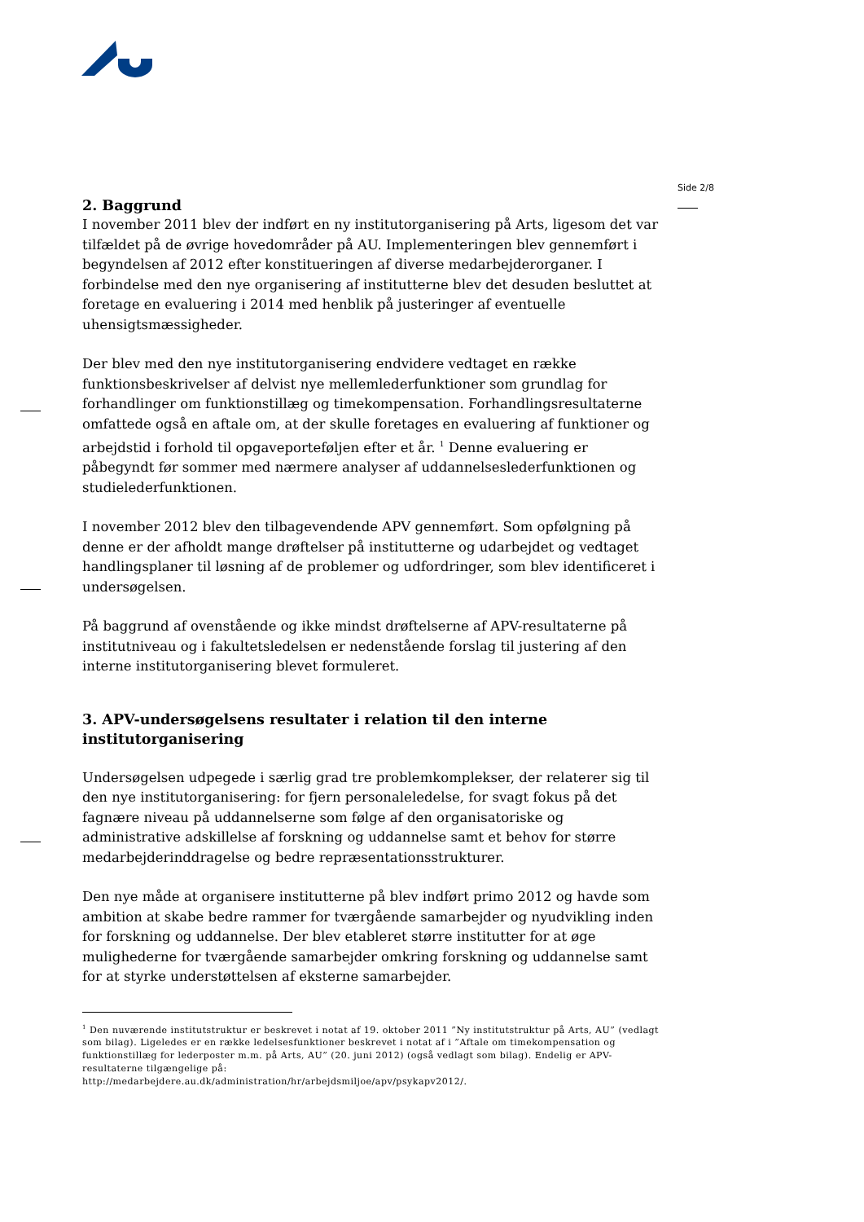Side 2/8
2. Baggrund
I november 2011 blev der indført en ny institutorganisering på Arts, ligesom det var tilfældet på de øvrige hovedområder på AU. Implementeringen blev gennemført i begyndelsen af 2012 efter konstitueringen af diverse medarbejderorganer. I forbindelse med den nye organisering af institutterne blev det desuden besluttet at foretage en evaluering i 2014 med henblik på justeringer af eventuelle uhensigtsmæssigheder.
Der blev med den nye institutorganisering endvidere vedtaget en række funktionsbeskrivelser af delvist nye mellemlederfunktioner som grundlag for forhandlinger om funktionstillæg og timekompensation. Forhandlingsresultaterne omfattede også en aftale om, at der skulle foretages en evaluering af funktioner og arbejdstid i forhold til opgaveporteføljen efter et år. <sup>1</sup> Denne evaluering er påbegyndt før sommer med nærmere analyser af uddannelseslederfunktionen og studielederfunktionen.
I november 2012 blev den tilbagevendende APV gennemført. Som opfølgning på denne er der afholdt mange drøftelser på institutterne og udarbejdet og vedtaget handlingsplaner til løsning af de problemer og udfordringer, som blev identificeret i undersøgelsen.
På baggrund af ovenstående og ikke mindst drøftelserne af APV-resultaterne på institutniveau og i fakultetsledelsen er nedenstående forslag til justering af den interne institutorganisering blevet formuleret.
3. APV-undersøgelsens resultater i relation til den interne institutorganisering
Undersøgelsen udpegede i særlig grad tre problemkomplekser, der relaterer sig til den nye institutorganisering: for fjern personaleledelse, for svagt fokus på det fagnære niveau på uddannelserne som følge af den organisatoriske og administrative adskillelse af forskning og uddannelse samt et behov for større medarbejderinddragelse og bedre repræsentationsstrukturer.
Den nye måde at organisere institutterne på blev indført primo 2012 og havde som ambition at skabe bedre rammer for tværgående samarbejder og nyudvikling inden for forskning og uddannelse. Der blev etableret større institutter for at øge mulighederne for tværgående samarbejder omkring forskning og uddannelse samt for at styrke understøttelsen af eksterne samarbejder.
<sup>1</sup> Den nuværende institutstruktur er beskrevet i notat af 19. oktober 2011 ”Ny institutstruktur på Arts, AU” (vedlagt som bilag). Ligeledes er en række ledelsesfunktioner beskrevet i notat af i ”Aftale om timekompensation og funktionstillæg for lederposter m.m. på Arts, AU” (20. juni 2012) (også vedlagt som bilag). Endelig er APV-resultaterne tilgængelige på:
http://medarbejdere.au.dk/administration/hr/arbejdsmiljoe/apv/psykapv2012/.